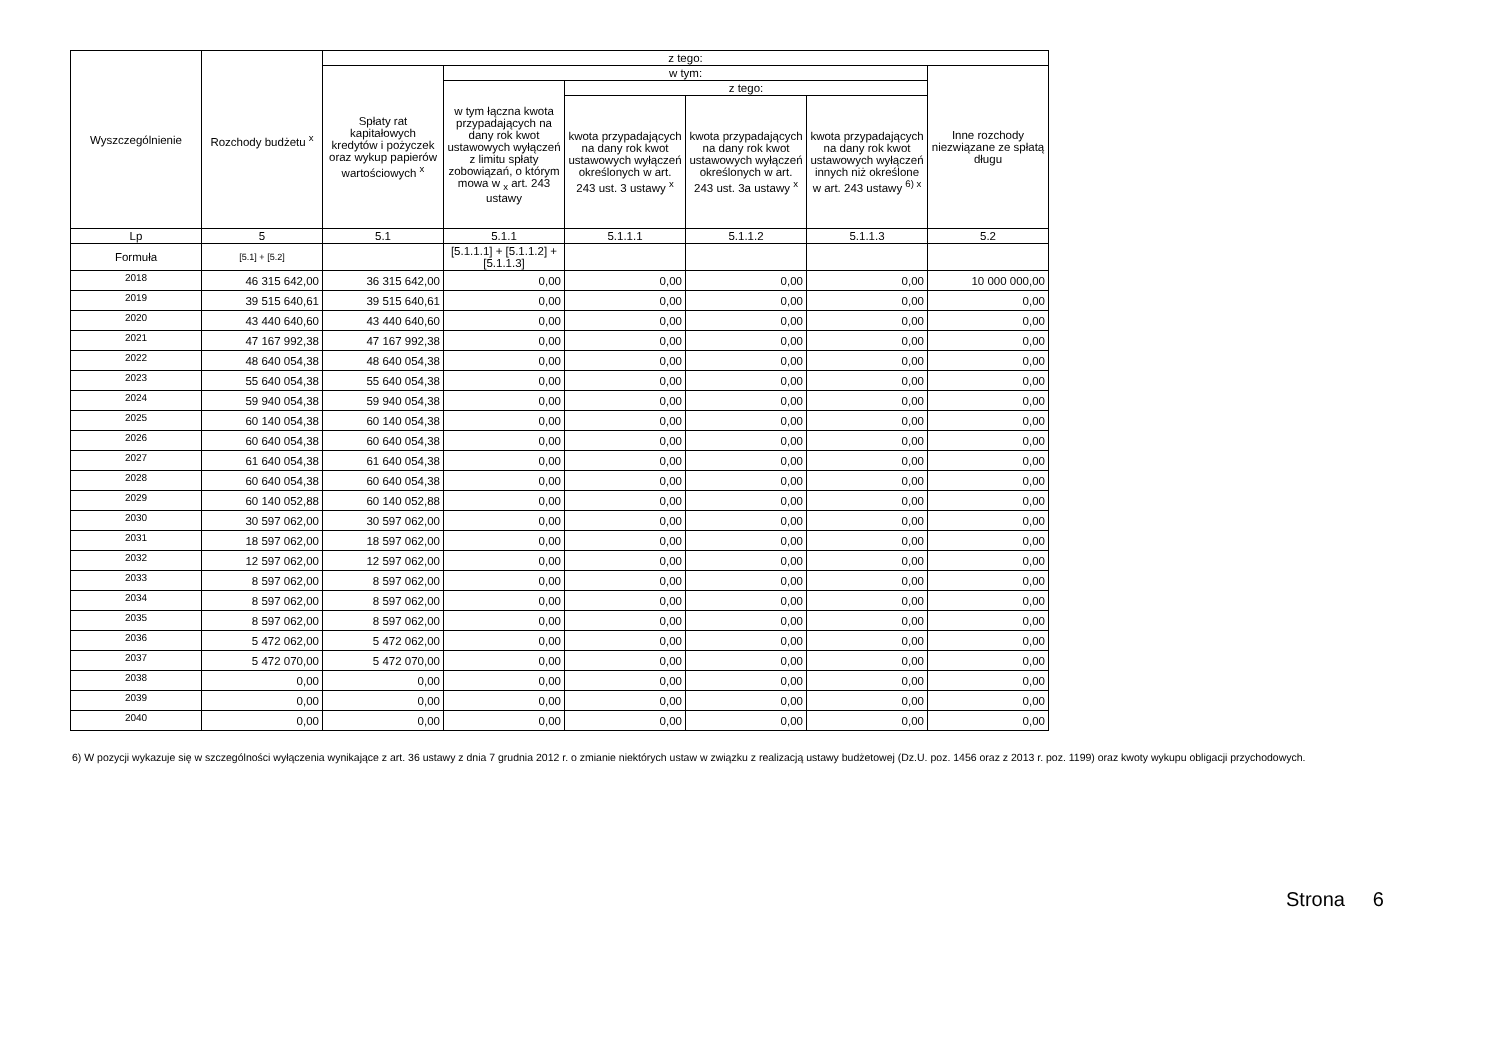| Wyszczególnienie | Rozchody budżetu <sup>x</sup> | z tego: | | | | | |
| --- | --- | --- | --- | --- | --- | --- | --- |
| | | Spłaty rat kapitałowych kredytów i pożyczek oraz wykup papierów wartościowych <sup>x</sup> | w tym: | | | | Inne rozchody niezwiązane ze spłatą długu |
| | | | w tym łączna kwota przypadających na dany rok kwot ustawowych wyłączeń z limitu spłaty zobowiązań, o którym mowa w <sub>x</sub> art. 243 ustawy | z tego: | | | |
| | | | | kwota przypadających na dany rok kwot ustawowych wyłączeń określonych w art. 243 ust. 3 ustawy <sup>x</sup> | kwota przypadających na dany rok kwot ustawowych wyłączeń określonych w art. 243 ust. 3a ustawy <sup>x</sup> | kwota przypadających na dany rok kwot ustawowych wyłączeń innych niż określone w art. 243 ustawy <sup>6) x</sup> | |
| Lp | 5 | 5.1 | 5.1.1 | 5.1.1.1 | 5.1.1.2 | 5.1.1.3 | 5.2 |
| Formuła | [5.1] + [5.2] | | [5.1.1.1] + [5.1.1.2] + [5.1.1.3] | | | | |
| 2018 | 46 315 642,00 | 36 315 642,00 | 0,00 | 0,00 | 0,00 | 0,00 | 10 000 000,00 |
| 2019 | 39 515 640,61 | 39 515 640,61 | 0,00 | 0,00 | 0,00 | 0,00 | 0,00 |
| 2020 | 43 440 640,60 | 43 440 640,60 | 0,00 | 0,00 | 0,00 | 0,00 | 0,00 |
| 2021 | 47 167 992,38 | 47 167 992,38 | 0,00 | 0,00 | 0,00 | 0,00 | 0,00 |
| 2022 | 48 640 054,38 | 48 640 054,38 | 0,00 | 0,00 | 0,00 | 0,00 | 0,00 |
| 2023 | 55 640 054,38 | 55 640 054,38 | 0,00 | 0,00 | 0,00 | 0,00 | 0,00 |
| 2024 | 59 940 054,38 | 59 940 054,38 | 0,00 | 0,00 | 0,00 | 0,00 | 0,00 |
| 2025 | 60 140 054,38 | 60 140 054,38 | 0,00 | 0,00 | 0,00 | 0,00 | 0,00 |
| 2026 | 60 640 054,38 | 60 640 054,38 | 0,00 | 0,00 | 0,00 | 0,00 | 0,00 |
| 2027 | 61 640 054,38 | 61 640 054,38 | 0,00 | 0,00 | 0,00 | 0,00 | 0,00 |
| 2028 | 60 640 054,38 | 60 640 054,38 | 0,00 | 0,00 | 0,00 | 0,00 | 0,00 |
| 2029 | 60 140 052,88 | 60 140 052,88 | 0,00 | 0,00 | 0,00 | 0,00 | 0,00 |
| 2030 | 30 597 062,00 | 30 597 062,00 | 0,00 | 0,00 | 0,00 | 0,00 | 0,00 |
| 2031 | 18 597 062,00 | 18 597 062,00 | 0,00 | 0,00 | 0,00 | 0,00 | 0,00 |
| 2032 | 12 597 062,00 | 12 597 062,00 | 0,00 | 0,00 | 0,00 | 0,00 | 0,00 |
| 2033 | 8 597 062,00 | 8 597 062,00 | 0,00 | 0,00 | 0,00 | 0,00 | 0,00 |
| 2034 | 8 597 062,00 | 8 597 062,00 | 0,00 | 0,00 | 0,00 | 0,00 | 0,00 |
| 2035 | 8 597 062,00 | 8 597 062,00 | 0,00 | 0,00 | 0,00 | 0,00 | 0,00 |
| 2036 | 5 472 062,00 | 5 472 062,00 | 0,00 | 0,00 | 0,00 | 0,00 | 0,00 |
| 2037 | 5 472 070,00 | 5 472 070,00 | 0,00 | 0,00 | 0,00 | 0,00 | 0,00 |
| 2038 | 0,00 | 0,00 | 0,00 | 0,00 | 0,00 | 0,00 | 0,00 |
| 2039 | 0,00 | 0,00 | 0,00 | 0,00 | 0,00 | 0,00 | 0,00 |
| 2040 | 0,00 | 0,00 | 0,00 | 0,00 | 0,00 | 0,00 | 0,00 |
6) W pozycji wykazuje się w szczególności wyłączenia wynikające z art. 36 ustawy z dnia 7 grudnia 2012 r. o zmianie niektórych ustaw w związku z realizacją ustawy budżetowej (Dz.U. poz. 1456 oraz z 2013 r. poz. 1199) oraz kwoty wykupu obligacji przychodowych.
Strona 6